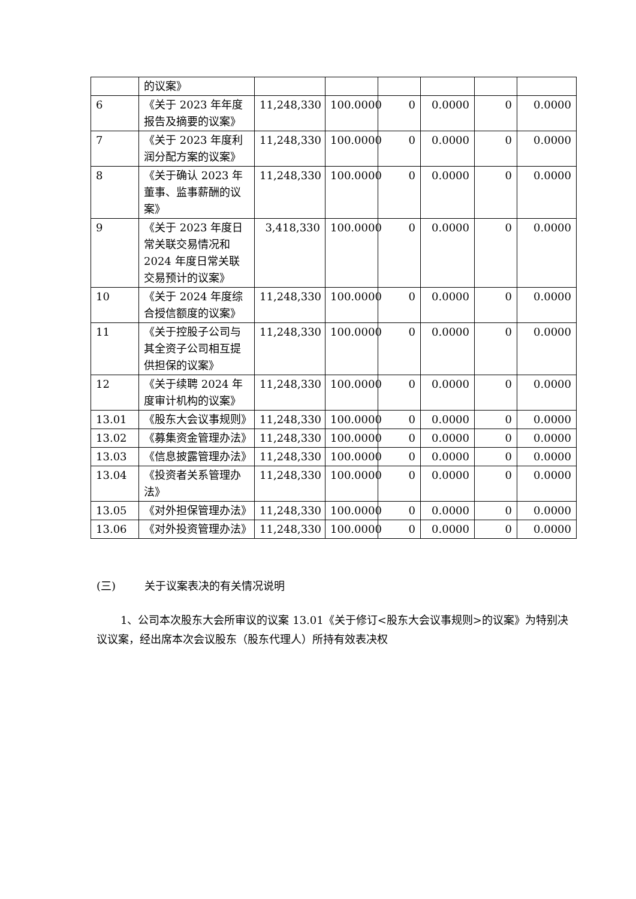| | 的议案》 | | | | | | |
| 6 | 《关于 2023 年年度报告及摘要的议案》 | 11,248,330 | 100.0000 | 0 | 0.0000 | 0 | 0.0000 |
| 7 | 《关于 2023 年度利润分配方案的议案》 | 11,248,330 | 100.0000 | 0 | 0.0000 | 0 | 0.0000 |
| 8 | 《关于确认 2023 年董事、监事薪酬的议案》 | 11,248,330 | 100.0000 | 0 | 0.0000 | 0 | 0.0000 |
| 9 | 《关于 2023 年度日常关联交易情况和 2024 年度日常关联交易预计的议案》 | 3,418,330 | 100.0000 | 0 | 0.0000 | 0 | 0.0000 |
| 10 | 《关于 2024 年度综合授信额度的议案》 | 11,248,330 | 100.0000 | 0 | 0.0000 | 0 | 0.0000 |
| 11 | 《关于控股子公司与其全资子公司相互提供担保的议案》 | 11,248,330 | 100.0000 | 0 | 0.0000 | 0 | 0.0000 |
| 12 | 《关于续聘 2024 年度审计机构的议案》 | 11,248,330 | 100.0000 | 0 | 0.0000 | 0 | 0.0000 |
| 13.01 | 《股东大会议事规则》 | 11,248,330 | 100.0000 | 0 | 0.0000 | 0 | 0.0000 |
| 13.02 | 《募集资金管理办法》 | 11,248,330 | 100.0000 | 0 | 0.0000 | 0 | 0.0000 |
| 13.03 | 《信息披露管理办法》 | 11,248,330 | 100.0000 | 0 | 0.0000 | 0 | 0.0000 |
| 13.04 | 《投资者关系管理办法》 | 11,248,330 | 100.0000 | 0 | 0.0000 | 0 | 0.0000 |
| 13.05 | 《对外担保管理办法》 | 11,248,330 | 100.0000 | 0 | 0.0000 | 0 | 0.0000 |
| 13.06 | 《对外投资管理办法》 | 11,248,330 | 100.0000 | 0 | 0.0000 | 0 | 0.0000 |
(三) 关于议案表决的有关情况说明
1、公司本次股东大会所审议的议案 13.01《关于修订<股东大会议事规则>的议案》为特别决议议案，经出席本次会议股东（股东代理人）所持有效表决权